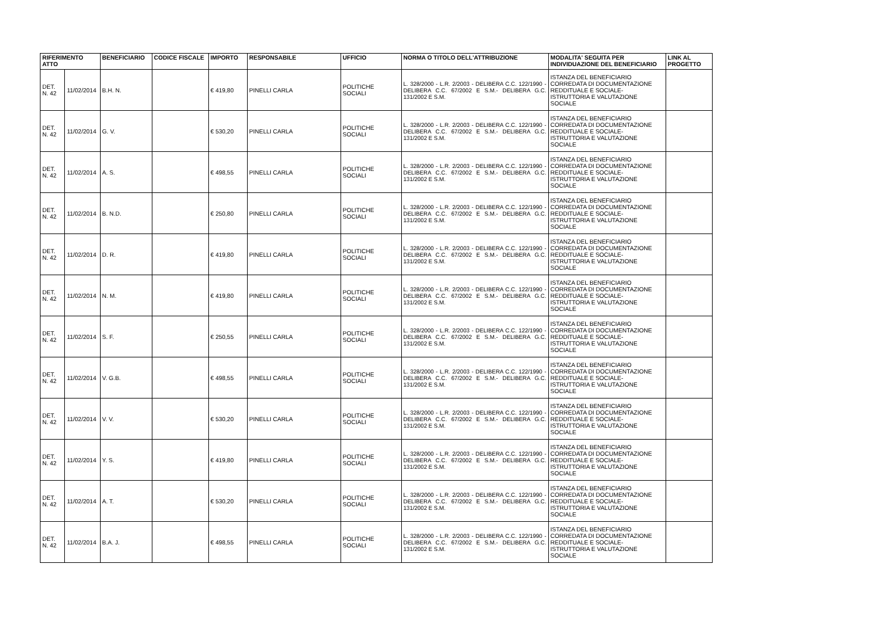| RIFERIMENTO ATTO | | BENEFICIARIO | CODICE FISCALE | IMPORTO | RESPONSABILE | UFFICIO | NORMA O TITOLO DELL'ATTRIBUZIONE | MODALITA' SEGUITA PER INDIVIDUAZIONE DEL BENEFICIARIO | LINK AL PROGETTO |
| --- | --- | --- | --- | --- | --- | --- | --- | --- | --- |
| DET. N. 42 | 11/02/2014 | B.H. N. | | € 419,80 | PINELLI CARLA | POLITICHE SOCIALI | L. 328/2000 - L.R. 2/2003 - DELIBERA C.C. 122/1990 - DELIBERA C.C. 67/2002 E S.M.- DELIBERA G.C. 131/2002 E S.M. | ISTANZA DEL BENEFICIARIO CORREDATA DI DOCUMENTAZIONE REDDITUALE E SOCIALE- ISTRUTTORIA E VALUTAZIONE SOCIALE | |
| DET. N. 42 | 11/02/2014 | G. V. | | € 530,20 | PINELLI CARLA | POLITICHE SOCIALI | L. 328/2000 - L.R. 2/2003 - DELIBERA C.C. 122/1990 - DELIBERA C.C. 67/2002 E S.M.- DELIBERA G.C. 131/2002 E S.M. | ISTANZA DEL BENEFICIARIO CORREDATA DI DOCUMENTAZIONE REDDITUALE E SOCIALE- ISTRUTTORIA E VALUTAZIONE SOCIALE | |
| DET. N. 42 | 11/02/2014 | A. S. | | € 498,55 | PINELLI CARLA | POLITICHE SOCIALI | L. 328/2000 - L.R. 2/2003 - DELIBERA C.C. 122/1990 - DELIBERA C.C. 67/2002 E S.M.- DELIBERA G.C. 131/2002 E S.M. | ISTANZA DEL BENEFICIARIO CORREDATA DI DOCUMENTAZIONE REDDITUALE E SOCIALE- ISTRUTTORIA E VALUTAZIONE SOCIALE | |
| DET. N. 42 | 11/02/2014 | B. N.D. | | € 250,80 | PINELLI CARLA | POLITICHE SOCIALI | L. 328/2000 - L.R. 2/2003 - DELIBERA C.C. 122/1990 - DELIBERA C.C. 67/2002 E S.M.- DELIBERA G.C. 131/2002 E S.M. | ISTANZA DEL BENEFICIARIO CORREDATA DI DOCUMENTAZIONE REDDITUALE E SOCIALE- ISTRUTTORIA E VALUTAZIONE SOCIALE | |
| DET. N. 42 | 11/02/2014 | D. R. | | € 419,80 | PINELLI CARLA | POLITICHE SOCIALI | L. 328/2000 - L.R. 2/2003 - DELIBERA C.C. 122/1990 - DELIBERA C.C. 67/2002 E S.M.- DELIBERA G.C. 131/2002 E S.M. | ISTANZA DEL BENEFICIARIO CORREDATA DI DOCUMENTAZIONE REDDITUALE E SOCIALE- ISTRUTTORIA E VALUTAZIONE SOCIALE | |
| DET. N. 42 | 11/02/2014 | N. M. | | € 419,80 | PINELLI CARLA | POLITICHE SOCIALI | L. 328/2000 - L.R. 2/2003 - DELIBERA C.C. 122/1990 - DELIBERA C.C. 67/2002 E S.M.- DELIBERA G.C. 131/2002 E S.M. | ISTANZA DEL BENEFICIARIO CORREDATA DI DOCUMENTAZIONE REDDITUALE E SOCIALE- ISTRUTTORIA E VALUTAZIONE SOCIALE | |
| DET. N. 42 | 11/02/2014 | S. F. | | € 250,55 | PINELLI CARLA | POLITICHE SOCIALI | L. 328/2000 - L.R. 2/2003 - DELIBERA C.C. 122/1990 - DELIBERA C.C. 67/2002 E S.M.- DELIBERA G.C. 131/2002 E S.M. | ISTANZA DEL BENEFICIARIO CORREDATA DI DOCUMENTAZIONE REDDITUALE E SOCIALE- ISTRUTTORIA E VALUTAZIONE SOCIALE | |
| DET. N. 42 | 11/02/2014 | V. G.B. | | € 498,55 | PINELLI CARLA | POLITICHE SOCIALI | L. 328/2000 - L.R. 2/2003 - DELIBERA C.C. 122/1990 - DELIBERA C.C. 67/2002 E S.M.- DELIBERA G.C. 131/2002 E S.M. | ISTANZA DEL BENEFICIARIO CORREDATA DI DOCUMENTAZIONE REDDITUALE E SOCIALE- ISTRUTTORIA E VALUTAZIONE SOCIALE | |
| DET. N. 42 | 11/02/2014 | V. V. | | € 530,20 | PINELLI CARLA | POLITICHE SOCIALI | L. 328/2000 - L.R. 2/2003 - DELIBERA C.C. 122/1990 - DELIBERA C.C. 67/2002 E S.M.- DELIBERA G.C. 131/2002 E S.M. | ISTANZA DEL BENEFICIARIO CORREDATA DI DOCUMENTAZIONE REDDITUALE E SOCIALE- ISTRUTTORIA E VALUTAZIONE SOCIALE | |
| DET. N. 42 | 11/02/2014 | Y. S. | | € 419,80 | PINELLI CARLA | POLITICHE SOCIALI | L. 328/2000 - L.R. 2/2003 - DELIBERA C.C. 122/1990 - DELIBERA C.C. 67/2002 E S.M.- DELIBERA G.C. 131/2002 E S.M. | ISTANZA DEL BENEFICIARIO CORREDATA DI DOCUMENTAZIONE REDDITUALE E SOCIALE- ISTRUTTORIA E VALUTAZIONE SOCIALE | |
| DET. N. 42 | 11/02/2014 | A. T. | | € 530,20 | PINELLI CARLA | POLITICHE SOCIALI | L. 328/2000 - L.R. 2/2003 - DELIBERA C.C. 122/1990 - DELIBERA C.C. 67/2002 E S.M.- DELIBERA G.C. 131/2002 E S.M. | ISTANZA DEL BENEFICIARIO CORREDATA DI DOCUMENTAZIONE REDDITUALE E SOCIALE- ISTRUTTORIA E VALUTAZIONE SOCIALE | |
| DET. N. 42 | 11/02/2014 | B.A. J. | | € 498,55 | PINELLI CARLA | POLITICHE SOCIALI | L. 328/2000 - L.R. 2/2003 - DELIBERA C.C. 122/1990 - DELIBERA C.C. 67/2002 E S.M.- DELIBERA G.C. 131/2002 E S.M. | ISTANZA DEL BENEFICIARIO CORREDATA DI DOCUMENTAZIONE REDDITUALE E SOCIALE- ISTRUTTORIA E VALUTAZIONE SOCIALE | |